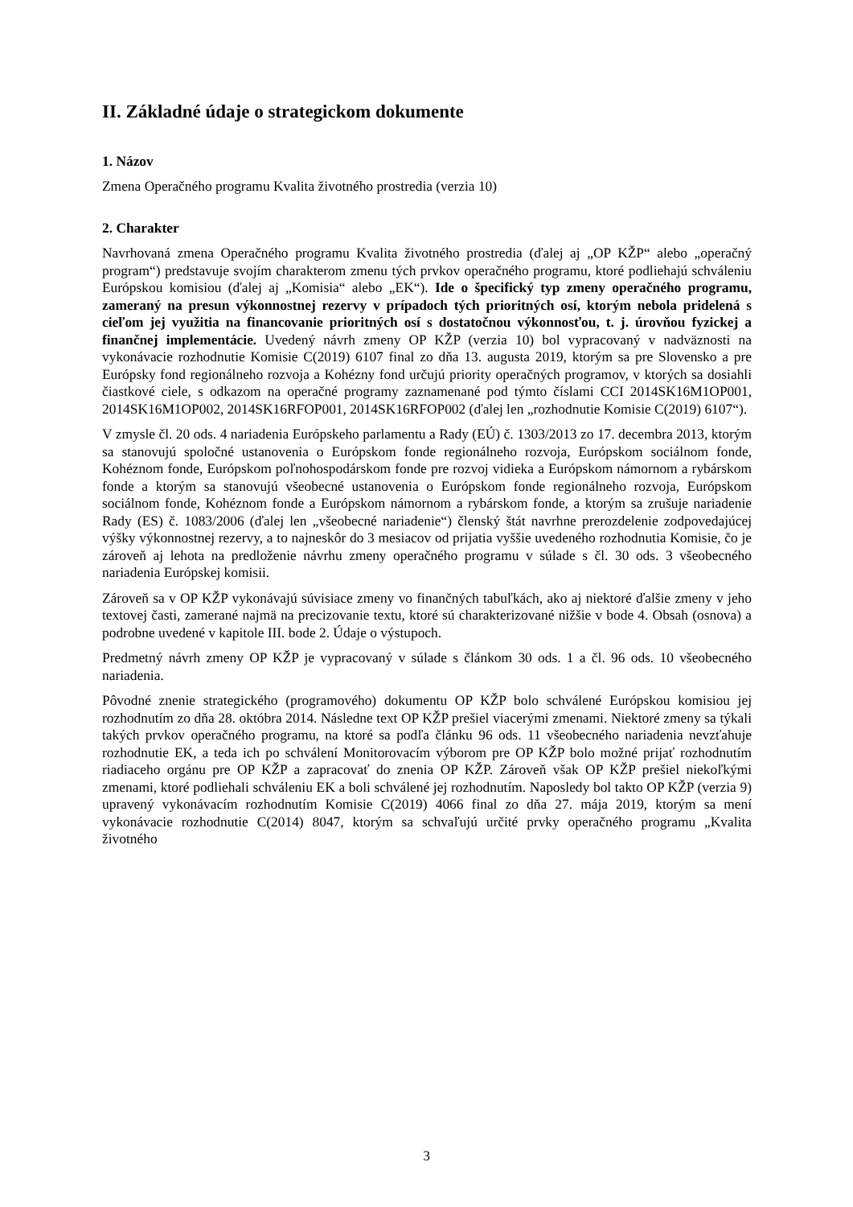II. Základné údaje o strategickom dokumente
1. Názov
Zmena Operačného programu Kvalita životného prostredia (verzia 10)
2. Charakter
Navrhovaná zmena Operačného programu Kvalita životného prostredia (ďalej aj „OP KŽP“ alebo „operačný program“) predstavuje svojím charakterom zmenu tých prvkov operačného programu, ktoré podliehajú schváleniu Európskou komisiou (ďalej aj „Komisia“ alebo „EK“). Ide o špecifický typ zmeny operačného programu, zameraný na presun výkonnostnej rezervy v prípadoch tých prioritných osí, ktorým nebola pridelená s cieľom jej využitia na financovanie prioritných osí s dostatočnou výkonnosťou, t. j. úrovňou fyzickej a finančnej implementácie. Uvedený návrh zmeny OP KŽP (verzia 10) bol vypracovaný v nadväznosti na vykonávacie rozhodnutie Komisie C(2019) 6107 final zo dňa 13. augusta 2019, ktorým sa pre Slovensko a pre Európsky fond regionálneho rozvoja a Kohézny fond určujú priority operačných programov, v ktorých sa dosiahli čiastkové ciele, s odkazom na operačné programy zaznamenané pod týmto číslami CCI 2014SK16M1OP001, 2014SK16M1OP002, 2014SK16RFOP001, 2014SK16RFOP002 (ďalej len „rozhodnutie Komisie C(2019) 6107“).
V zmysle čl. 20 ods. 4 nariadenia Európskeho parlamentu a Rady (EÚ) č. 1303/2013 zo 17. decembra 2013, ktorým sa stanovujú spoločné ustanovenia o Európskom fonde regionálneho rozvoja, Európskom sociálnom fonde, Kohéznom fonde, Európskom poľnohospodárskom fonde pre rozvoj vidieka a Európskom námornom a rybárskom fonde a ktorým sa stanovujú všeobecné ustanovenia o Európskom fonde regionálneho rozvoja, Európskom sociálnom fonde, Kohéznom fonde a Európskom námornom a rybárskom fonde, a ktorým sa zrušuje nariadenie Rady (ES) č. 1083/2006 (ďalej len „všeobecné nariadenie“) členský štát navrhne prerozdelenie zodpovedajúcej výšky výkonnostnej rezervy, a to najneskôr do 3 mesiacov od prijatia vyššie uvedeného rozhodnutia Komisie, čo je zároveň aj lehota na predloženie návrhu zmeny operačného programu v súlade s čl. 30 ods. 3 všeobecného nariadenia Európskej komisii.
Zároveň sa v OP KŽP vykonávajú súvisiace zmeny vo finančných tabuľkách, ako aj niektoré ďalšie zmeny v jeho textovej časti, zamerané najmä na precizovanie textu, ktoré sú charakterizované nižšie v bode 4. Obsah (osnova) a podrobne uvedené v kapitole III. bode 2. Údaje o výstupoch.
Predmetný návrh zmeny OP KŽP je vypracovaný v súlade s článkom 30 ods. 1 a čl. 96 ods. 10 všeobecného nariadenia.
Pôvodné znenie strategického (programového) dokumentu OP KŽP bolo schválené Európskou komisiou jej rozhodnutím zo dňa 28. októbra 2014. Následne text OP KŽP prešiel viacerými zmenami. Niektoré zmeny sa týkali takých prvkov operačného programu, na ktoré sa podľa článku 96 ods. 11 všeobecného nariadenia nevzťahuje rozhodnutie EK, a teda ich po schválení Monitorovacím výborom pre OP KŽP bolo možné prijať rozhodnutím riadiaceho orgánu pre OP KŽP a zapracovať do znenia OP KŽP. Zároveň však OP KŽP prešiel niekoľkými zmenami, ktoré podliehali schváleniu EK a boli schválené jej rozhodnutím. Naposledy bol takto OP KŽP (verzia 9) upravený vykonávacím rozhodnutím Komisie C(2019) 4066 final zo dňa 27. mája 2019, ktorým sa mení vykonávacie rozhodnutie C(2014) 8047, ktorým sa schvaľujú určité prvky operačného programu „Kvalita životného
3